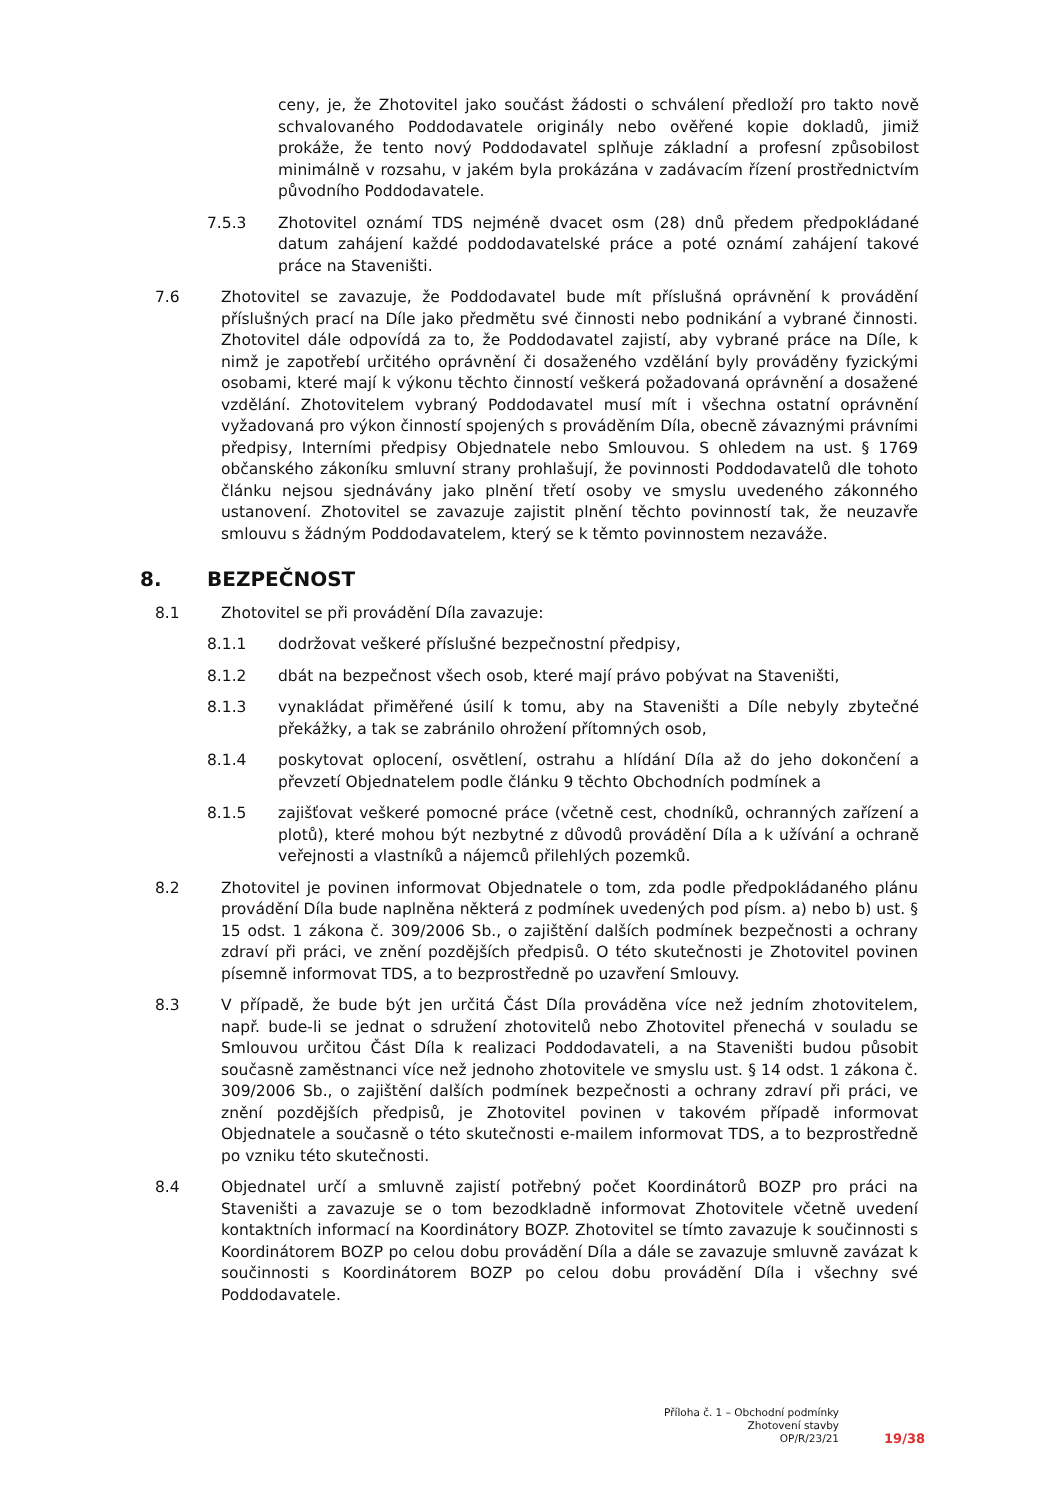ceny, je, že Zhotovitel jako součást žádosti o schválení předloží pro takto nově schvalovaného Poddodavatele originály nebo ověřené kopie dokladů, jimiž prokáže, že tento nový Poddodavatel splňuje základní a profesní způsobilost minimálně v rozsahu, v jakém byla prokázána v zadávacím řízení prostřednictvím původního Poddodavatele.
7.5.3 Zhotovitel oznámí TDS nejméně dvacet osm (28) dnů předem předpokládané datum zahájení každé poddodavatelské práce a poté oznámí zahájení takové práce na Staveništi.
7.6 Zhotovitel se zavazuje, že Poddodavatel bude mít příslušná oprávnění k provádění příslušných prací na Díle jako předmětu své činnosti nebo podnikání a vybrané činnosti. Zhotovitel dále odpovídá za to, že Poddodavatel zajistí, aby vybrané práce na Díle, k nimž je zapotřebí určitého oprávnění či dosaženého vzdělání byly prováděny fyzickými osobami, které mají k výkonu těchto činností veškerá požadovaná oprávnění a dosažené vzdělání. Zhotovitelem vybraný Poddodavatel musí mít i všechna ostatní oprávnění vyžadovaná pro výkon činností spojených s prováděním Díla, obecně závaznými právními předpisy, Interními předpisy Objednatele nebo Smlouvou. S ohledem na ust. § 1769 občanského zákoníku smluvní strany prohlašují, že povinnosti Poddodavatelů dle tohoto článku nejsou sjednávány jako plnění třetí osoby ve smyslu uvedeného zákonného ustanovení. Zhotovitel se zavazuje zajistit plnění těchto povinností tak, že neuzavře smlouvu s žádným Poddodavatelem, který se k těmto povinnostem nezaváže.
8. BEZPEČNOST
8.1 Zhotovitel se při provádění Díla zavazuje:
8.1.1 dodržovat veškeré příslušné bezpečnostní předpisy,
8.1.2 dbát na bezpečnost všech osob, které mají právo pobývat na Staveništi,
8.1.3 vynakládat přiměřené úsilí k tomu, aby na Staveništi a Díle nebyly zbytečné překážky, a tak se zabránilo ohrožení přítomných osob,
8.1.4 poskytovat oplocení, osvětlení, ostrahu a hlídání Díla až do jeho dokončení a převzetí Objednatelem podle článku 9 těchto Obchodních podmínek a
8.1.5 zajišťovat veškeré pomocné práce (včetně cest, chodníků, ochranných zařízení a plotů), které mohou být nezbytné z důvodů provádění Díla a k užívání a ochraně veřejnosti a vlastníků a nájemců přilehlých pozemků.
8.2 Zhotovitel je povinen informovat Objednatele o tom, zda podle předpokládaného plánu provádění Díla bude naplněna některá z podmínek uvedených pod písm. a) nebo b) ust. § 15 odst. 1 zákona č. 309/2006 Sb., o zajištění dalších podmínek bezpečnosti a ochrany zdraví při práci, ve znění pozdějších předpisů. O této skutečnosti je Zhotovitel povinen písemně informovat TDS, a to bezprostředně po uzavření Smlouvy.
8.3 V případě, že bude být jen určitá Část Díla prováděna více než jedním zhotovitelem, např. bude-li se jednat o sdružení zhotovitelů nebo Zhotovitel přenechá v souladu se Smlouvou určitou Část Díla k realizaci Poddodavateli, a na Staveništi budou působit současně zaměstnanci více než jednoho zhotovitele ve smyslu ust. § 14 odst. 1 zákona č. 309/2006 Sb., o zajištění dalších podmínek bezpečnosti a ochrany zdraví při práci, ve znění pozdějších předpisů, je Zhotovitel povinen v takovém případě informovat Objednatele a současně o této skutečnosti e-mailem informovat TDS, a to bezprostředně po vzniku této skutečnosti.
8.4 Objednatel určí a smluvně zajistí potřebný počet Koordinátorů BOZP pro práci na Staveništi a zavazuje se o tom bezodkladně informovat Zhotovitele včetně uvedení kontaktních informací na Koordinátory BOZP. Zhotovitel se tímto zavazuje k součinnosti s Koordinátorem BOZP po celou dobu provádění Díla a dále se zavazuje smluvně zavázat k součinnosti s Koordinátorem BOZP po celou dobu provádění Díla i všechny své Poddodavatele.
Příloha č. 1 – Obchodní podmínky
Zhotovení stavby
OP/R/23/21
19/38